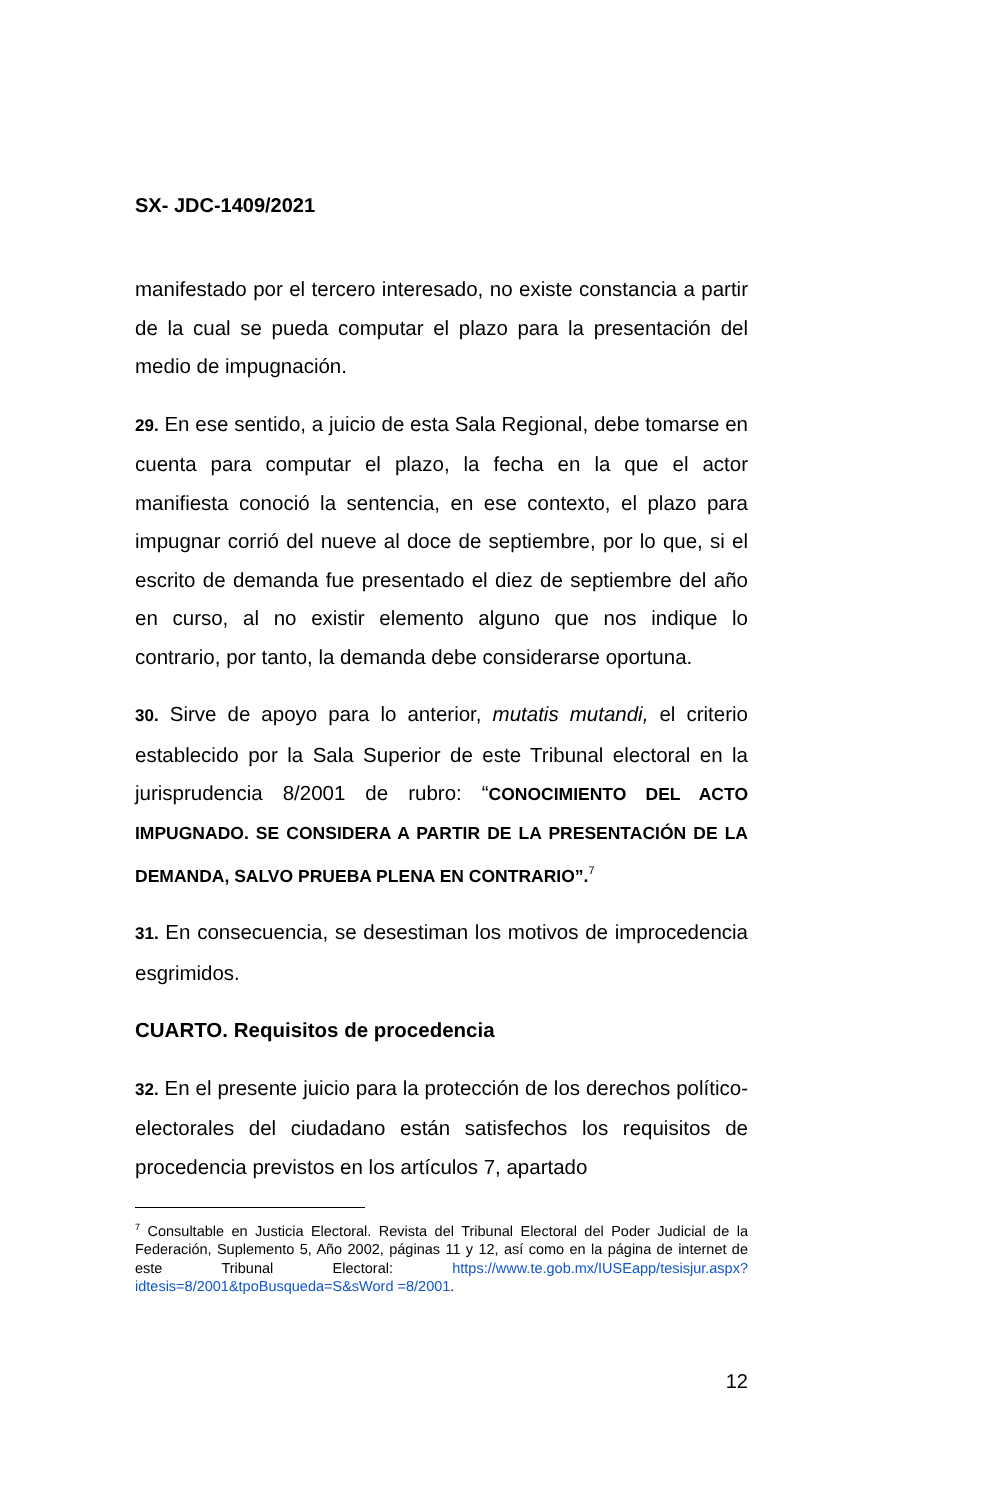SX- JDC-1409/2021
manifestado por el tercero interesado, no existe constancia a partir de la cual se pueda computar el plazo para la presentación del medio de impugnación.
29. En ese sentido, a juicio de esta Sala Regional, debe tomarse en cuenta para computar el plazo, la fecha en la que el actor manifiesta conoció la sentencia, en ese contexto, el plazo para impugnar corrió del nueve al doce de septiembre, por lo que, si el escrito de demanda fue presentado el diez de septiembre del año en curso, al no existir elemento alguno que nos indique lo contrario, por tanto, la demanda debe considerarse oportuna.
30. Sirve de apoyo para lo anterior, mutatis mutandi, el criterio establecido por la Sala Superior de este Tribunal electoral en la jurisprudencia 8/2001 de rubro: “CONOCIMIENTO DEL ACTO IMPUGNADO. SE CONSIDERA A PARTIR DE LA PRESENTACIÓN DE LA DEMANDA, SALVO PRUEBA PLENA EN CONTRARIO”.<sup>7</sup>
31. En consecuencia, se desestiman los motivos de improcedencia esgrimidos.
CUARTO. Requisitos de procedencia
32. En el presente juicio para la protección de los derechos político-electorales del ciudadano están satisfechos los requisitos de procedencia previstos en los artículos 7, apartado
<sup>7</sup> Consultable en Justicia Electoral. Revista del Tribunal Electoral del Poder Judicial de la Federación, Suplemento 5, Año 2002, páginas 11 y 12, así como en la página de internet de este Tribunal Electoral: https://www.te.gob.mx/IUSEapp/tesisjur.aspx?idtesis=8/2001&tpoBusqueda=S&sWord =8/2001.
12